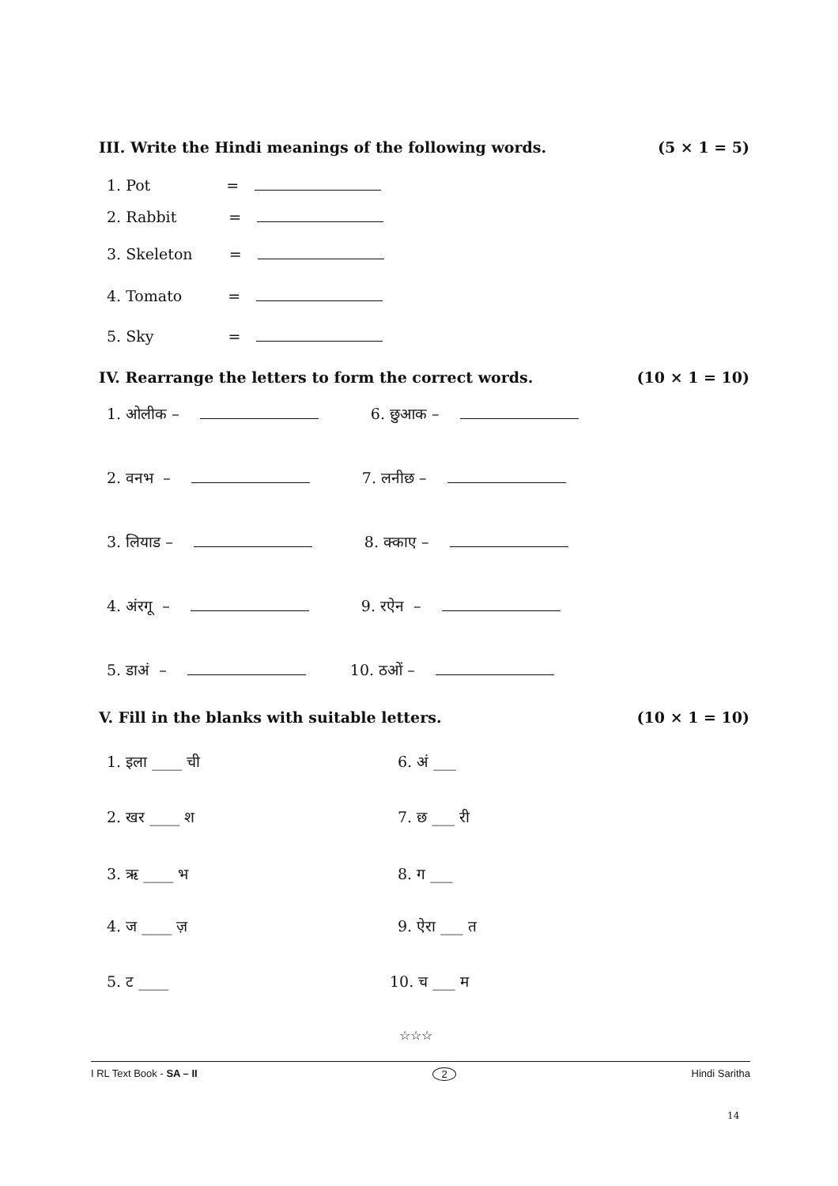III. Write the Hindi meanings of the following words. (5 × 1 = 5)
1. Pot =
2. Rabbit =
3. Skeleton =
4. Tomato =
5. Sky =
IV. Rearrange the letters to form the correct words. (10 × 1 = 10)
1. ओलीक – 6. छुआक –
2. वनभ – 7. लनीछ –
3. लियाड – 8. क्काए –
4. अंरगू – 9. रऐन –
5. डाअं – 10. ठओं –
V. Fill in the blanks with suitable letters. (10 × 1 = 10)
1. इला ____ ची 6. अं ___
2. खर ____ श 7. छ ___ री
3. ऋ ____ भ 8. ग ___
4. ज ____ ज़ 9. ऐरा ___ त
5. ट ____ 10. च ___ म
☆☆☆
I RL Text Book - SA – II 2 Hindi Saritha
14